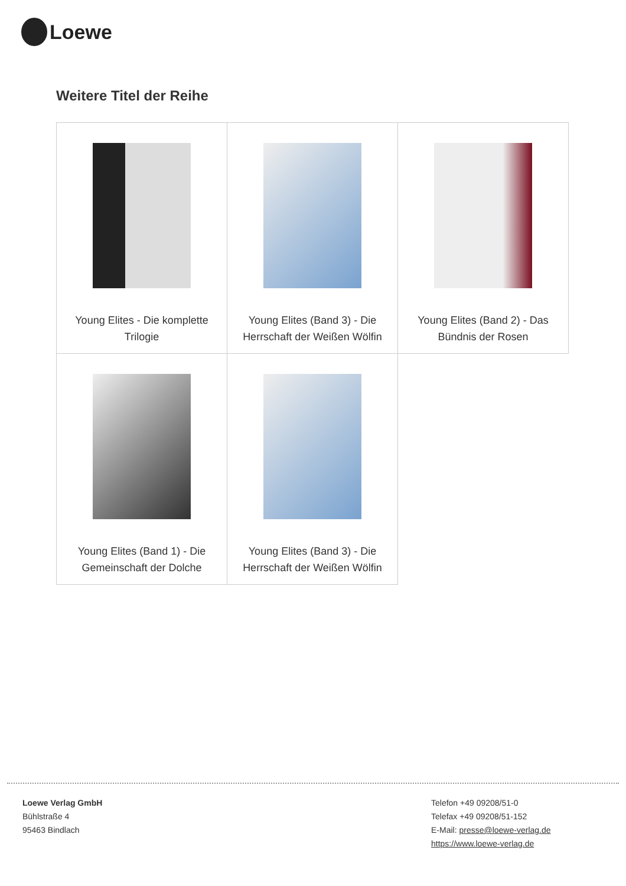Loewe
Weitere Titel der Reihe
| Young Elites - Die komplette Trilogie | Young Elites (Band 3) - Die Herrschaft der Weißen Wölfin | Young Elites (Band 2) - Das Bündnis der Rosen |
| Young Elites (Band 1) - Die Gemeinschaft der Dolche | Young Elites (Band 3) - Die Herrschaft der Weißen Wölfin | |
Loewe Verlag GmbH
Bühlstraße 4
95463 Bindlach
Telefon +49 09208/51-0
Telefax +49 09208/51-152
E-Mail: presse@loewe-verlag.de
https://www.loewe-verlag.de